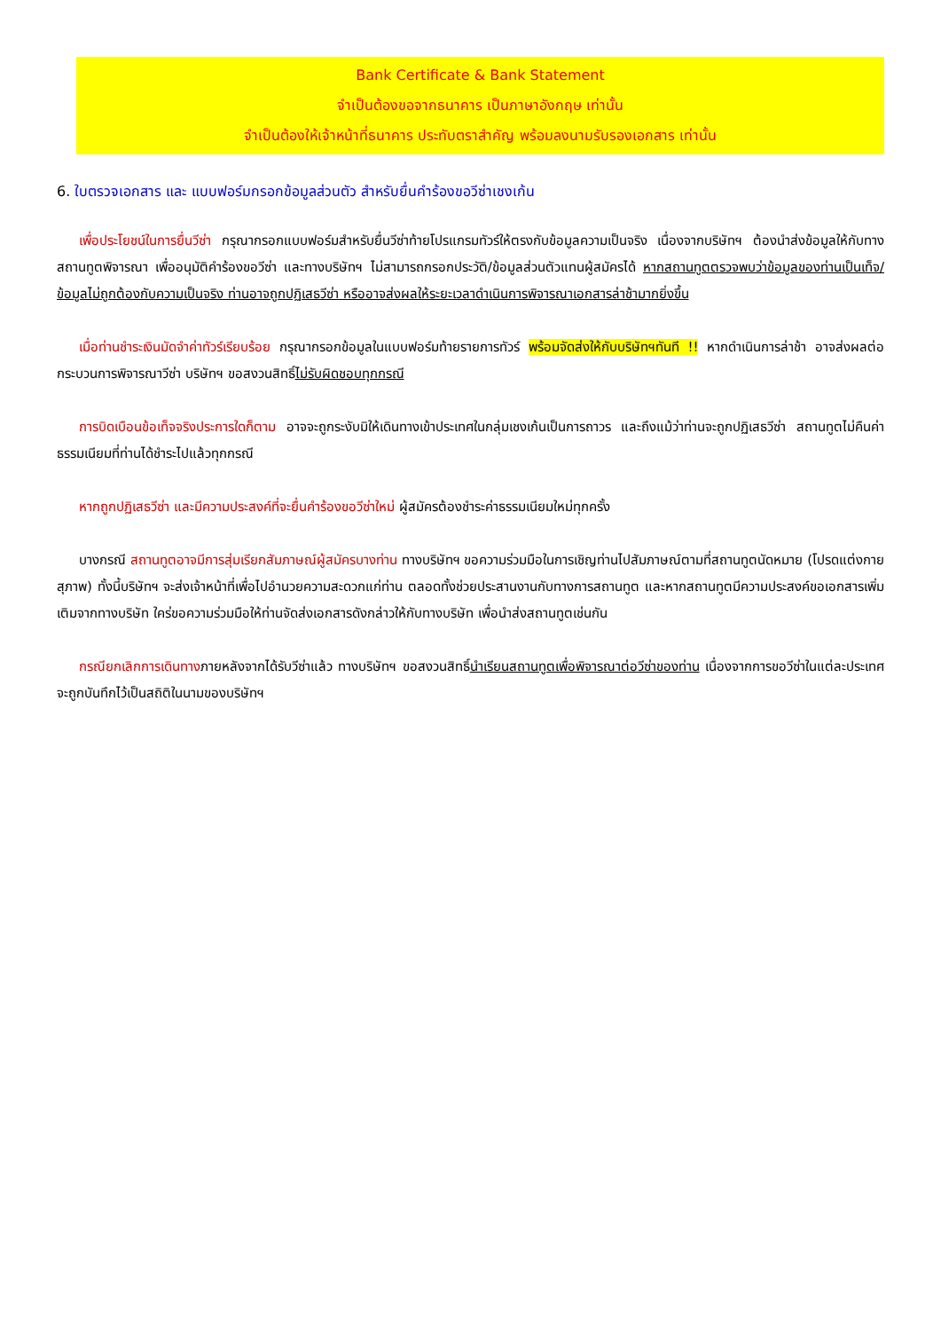Bank Certificate & Bank Statement
จำเป็นต้องขอจากธนาคาร เป็นภาษาอังกฤษ เท่านั้น
จำเป็นต้องให้เจ้าหน้าที่ธนาคาร ประทับตราสำคัญ พร้อมลงนามรับรองเอกสาร เท่านั้น
6. ใบตรวจเอกสาร และ แบบฟอร์มกรอกข้อมูลส่วนตัว สำหรับยื่นคำร้องขอวีซ่าเชงเก้น
เพื่อประโยชน์ในการยื่นวีซ่า กรุณากรอกแบบฟอร์มสำหรับยื่นวีซ่าท้ายโปรแกรมทัวร์ให้ตรงกับข้อมูลความเป็นจริง เนื่องจากบริษัทฯ ต้องนำส่งข้อมูลให้กับทางสถานทูตพิจารณา เพื่ออนุมัติคำร้องขอวีซ่า และทางบริษัทฯ ไม่สามารถกรอกประวัติ/ข้อมูลส่วนตัวแทนผู้สมัครได้ หากสถานทูตตรวจพบว่าข้อมูลของท่านเป็นเท็จ/ข้อมูลไม่ถูกต้องกับความเป็นจริง ท่านอาจถูกปฏิเสธวีซ่า หรืออาจส่งผลให้ระยะเวลาดำเนินการพิจารณาเอกสารล่าช้ามากยิ่งขึ้น
เมื่อท่านชำระเงินมัดจำค่าทัวร์เรียบร้อย กรุณากรอกข้อมูลในแบบฟอร์มท้ายรายการทัวร์ พร้อมจัดส่งให้กับบริษัทฯทันที !! หากดำเนินการล่าช้า อาจส่งผลต่อกระบวนการพิจารณาวีซ่า บริษัทฯ ขอสงวนสิทธิ์ไม่รับผิดชอบทุกกรณี
การบิดเบือนข้อเท็จจริงประการใดก็ตาม อาจจะถูกระงับมิให้เดินทางเข้าประเทศในกลุ่มเชงเก้นเป็นการถาวร และถึงแม้ว่าท่านจะถูกปฏิเสธวีซ่า สถานทูตไม่คืนค่าธรรมเนียมที่ท่านได้ชำระไปแล้วทุกกรณี
หากถูกปฏิเสธวีซ่า และมีความประสงค์ที่จะยื่นคำร้องขอวีซ่าใหม่ ผู้สมัครต้องชำระค่าธรรมเนียมใหม่ทุกครั้ง
บางกรณี สถานทูตอาจมีการสุ่มเรียกสัมภาษณ์ผู้สมัครบางท่าน ทางบริษัทฯ ขอความร่วมมือในการเชิญท่านไปสัมภาษณ์ตามที่สถานทูตนัดหมาย (โปรดแต่งกายสุภาพ) ทั้งนี้บริษัทฯ จะส่งเจ้าหน้าที่เพื่อไปอำนวยความสะดวกแก่ท่าน ตลอดทั้งช่วยประสานงานกับทางการสถานทูต และหากสถานทูตมีความประสงค์ขอเอกสารเพิ่มเติมจากทางบริษัท ใคร่ขอความร่วมมือให้ท่านจัดส่งเอกสารดังกล่าวให้กับทางบริษัท เพื่อนำส่งสถานทูตเช่นกัน
กรณียกเลิกการเดินทางภายหลังจากได้รับวีซ่าแล้ว ทางบริษัทฯ ขอสงวนสิทธิ์นำเรียนสถานทูตเพื่อพิจารณาต่อวีซ่าของท่าน เนื่องจากการขอวีซ่าในแต่ละประเทศจะถูกบันทึกไว้เป็นสถิติในนามของบริษัทฯ